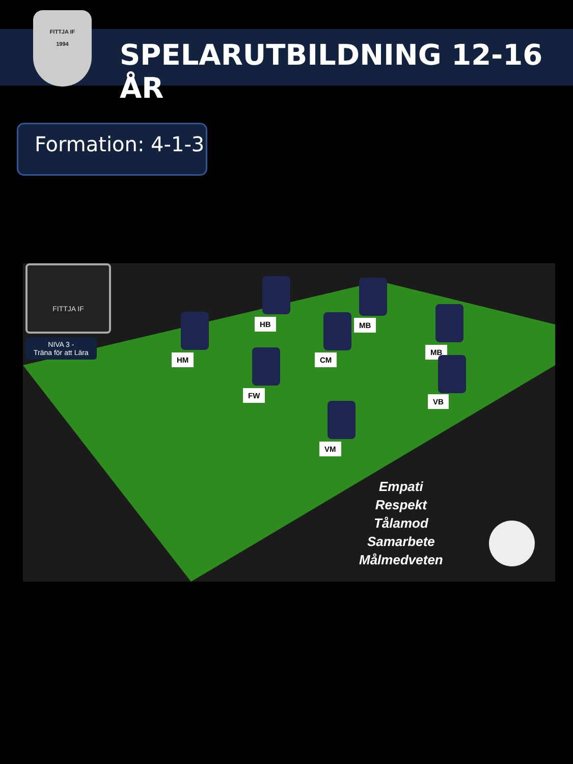FITTJA IF
1994
SPELARUTBILDNING 12-16 ÅR
Formation: 4-1-3
FITTJA IF
NIVA 3 -
Träna för att Lära
HB MB
HM CM
MB
FW
VB
VM
Empati
Respekt
Tålamod
Samarbete
Målmedveten